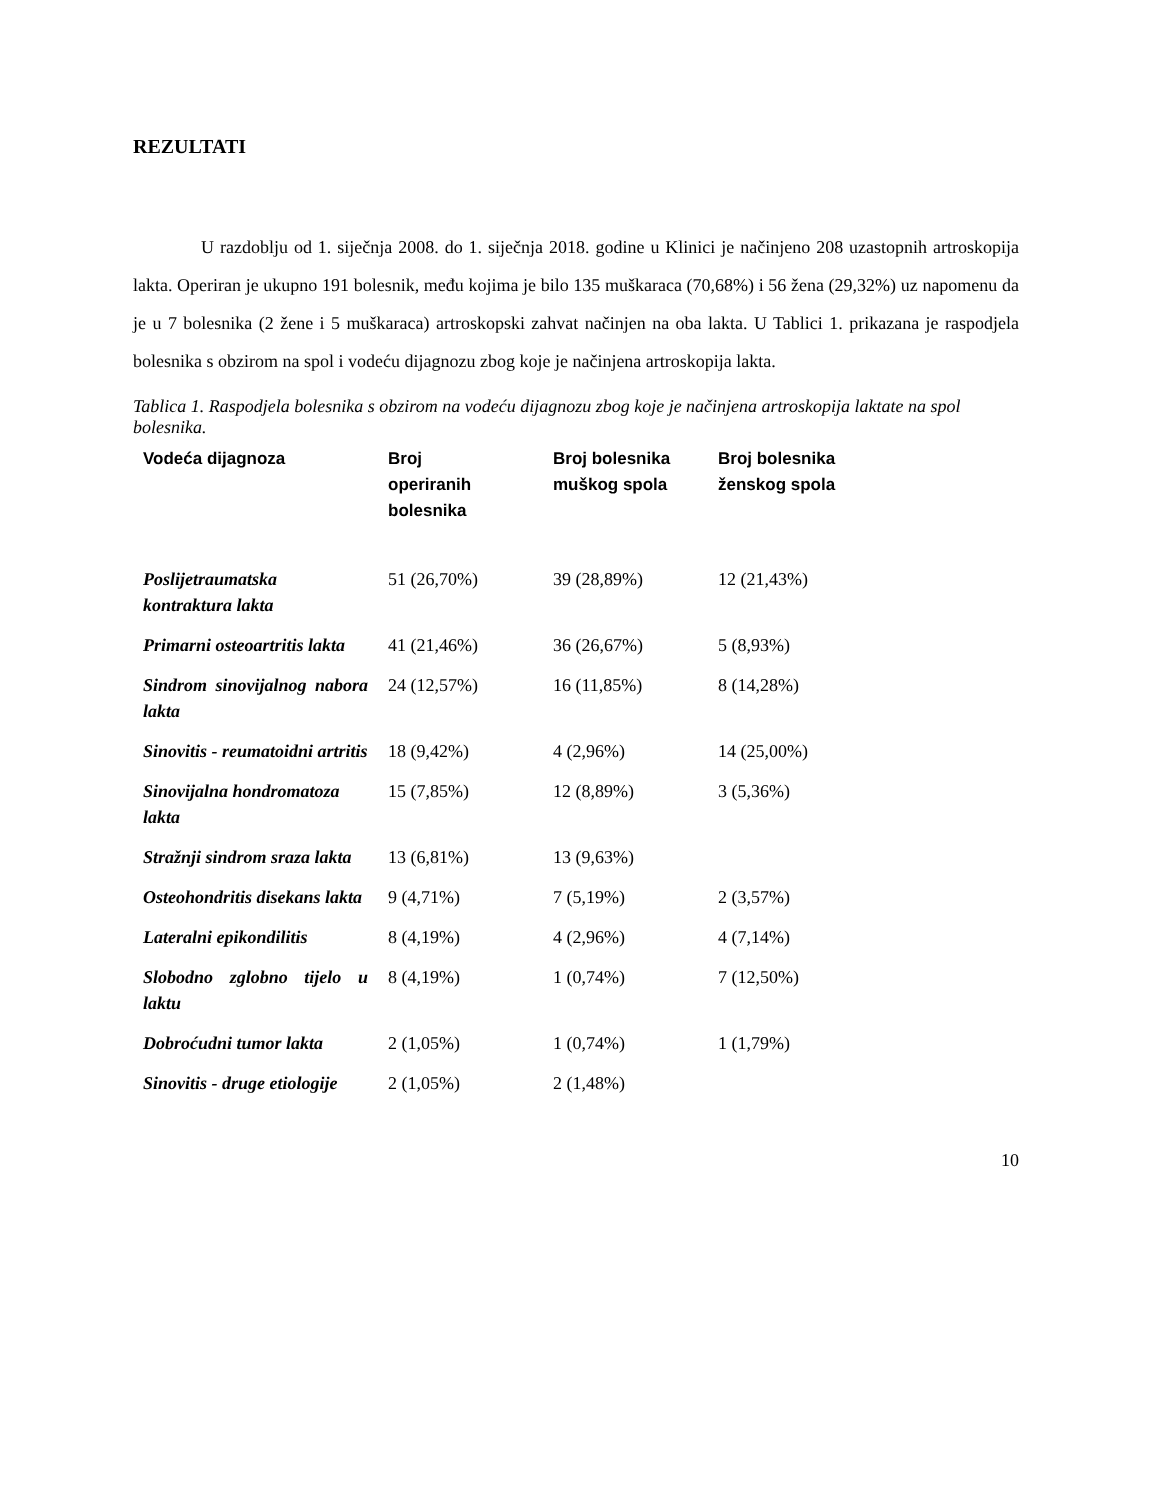REZULTATI
U razdoblju od 1. siječnja 2008. do 1. siječnja 2018. godine u Klinici je načinjeno 208 uzastopnih artroskopija lakta. Operiran je ukupno 191 bolesnik, među kojima je bilo 135 muškaraca (70,68%) i 56 žena (29,32%) uz napomenu da je u 7 bolesnika (2 žene i 5 muškaraca) artroskopski zahvat načinjen na oba lakta. U Tablici 1. prikazana je raspodjela bolesnika s obzirom na spol i vodeću dijagnozu zbog koje je načinjena artroskopija lakta.
Tablica 1. Raspodjela bolesnika s obzirom na vodeću dijagnozu zbog koje je načinjena artroskopija laktate na spol bolesnika.
| Vodeća dijagnoza | Broj operiranih bolesnika | Broj bolesnika muškog spola | Broj bolesnika ženskog spola |
| --- | --- | --- | --- |
| Poslijetraumatska kontraktura lakta | 51 (26,70%) | 39 (28,89%) | 12 (21,43%) |
| Primarni osteoartritis lakta | 41 (21,46%) | 36 (26,67%) | 5 (8,93%) |
| Sindrom sinovijalnog nabora lakta | 24 (12,57%) | 16 (11,85%) | 8 (14,28%) |
| Sinovitis - reumatoidni artritis | 18 (9,42%) | 4 (2,96%) | 14 (25,00%) |
| Sinovijalna hondromatoza lakta | 15 (7,85%) | 12 (8,89%) | 3 (5,36%) |
| Stražnji sindrom sraza lakta | 13 (6,81%) | 13 (9,63%) | |
| Osteohondritis disekans lakta | 9 (4,71%) | 7 (5,19%) | 2 (3,57%) |
| Lateralni epikondilitis | 8 (4,19%) | 4 (2,96%) | 4 (7,14%) |
| Slobodno zglobno tijelo u laktu | 8 (4,19%) | 1 (0,74%) | 7 (12,50%) |
| Dobroćudni tumor lakta | 2 (1,05%) | 1 (0,74%) | 1 (1,79%) |
| Sinovitis - druge etiologije | 2 (1,05%) | 2 (1,48%) | |
10